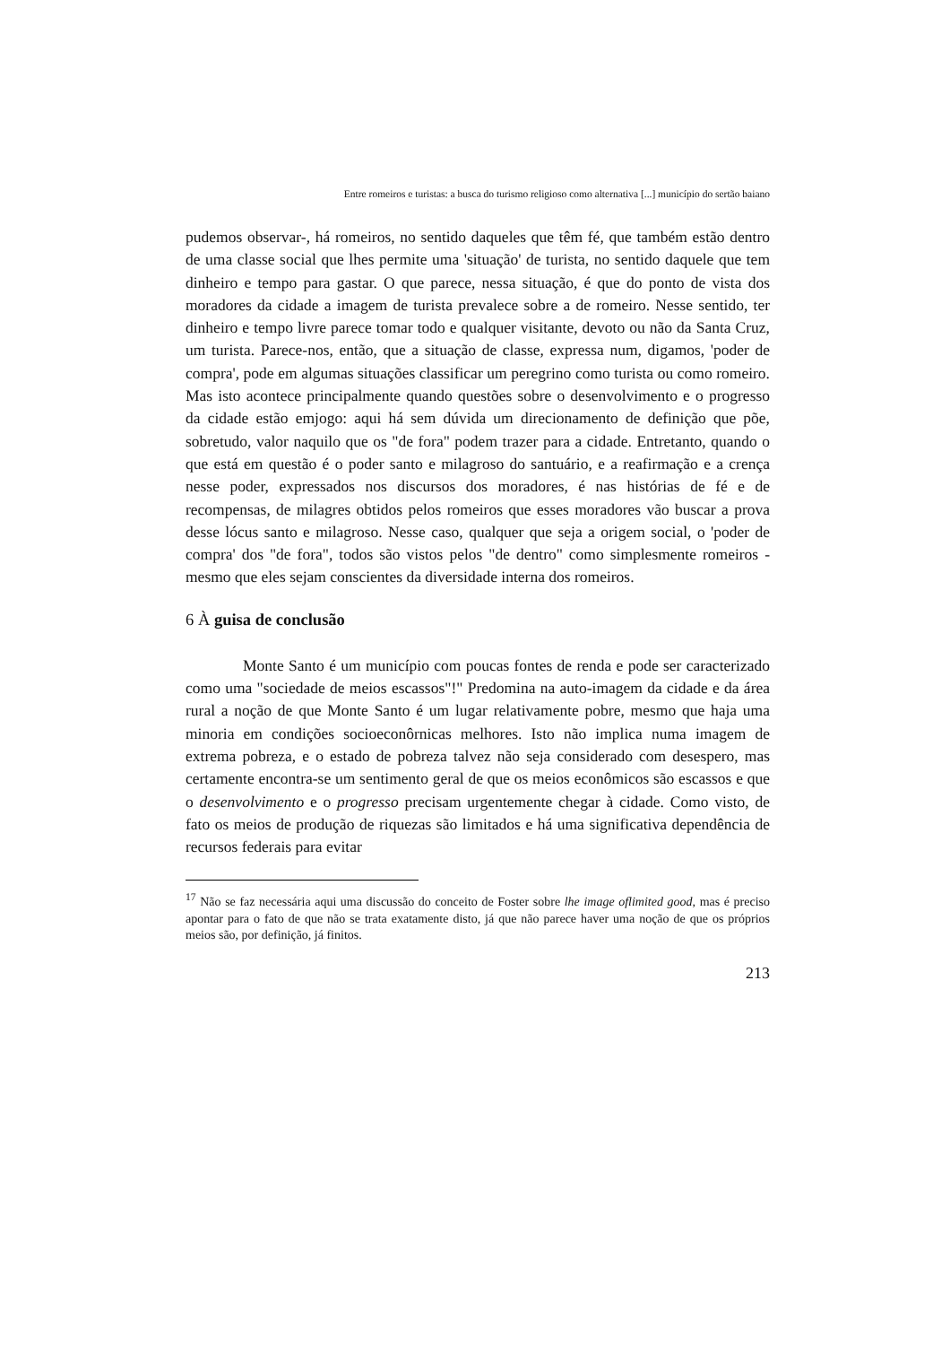Entre romeiros e turistas: a busca do turismo religioso como alternativa [...] município do sertão baiano
pudemos observar-, há romeiros, no sentido daqueles que têm fé, que também estão dentro de uma classe social que lhes permite uma 'situação' de turista, no sentido daquele que tem dinheiro e tempo para gastar. O que parece, nessa situação, é que do ponto de vista dos moradores da cidade a imagem de turista prevalece sobre a de romeiro. Nesse sentido, ter dinheiro e tempo livre parece tomar todo e qualquer visitante, devoto ou não da Santa Cruz, um turista. Parece-nos, então, que a situação de classe, expressa num, digamos, 'poder de compra', pode em algumas situações classificar um peregrino como turista ou como romeiro. Mas isto acontece principalmente quando questões sobre o desenvolvimento e o progresso da cidade estão emjogo: aqui há sem dúvida um direcionamento de definição que põe, sobretudo, valor naquilo que os "de fora" podem trazer para a cidade. Entretanto, quando o que está em questão é o poder santo e milagroso do santuário, e a reafirmação e a crença nesse poder, expressados nos discursos dos moradores, é nas histórias de fé e de recompensas, de milagres obtidos pelos romeiros que esses moradores vão buscar a prova desse lócus santo e milagroso. Nesse caso, qualquer que seja a origem social, o 'poder de compra' dos "de fora", todos são vistos pelos "de dentro" como simplesmente romeiros - mesmo que eles sejam conscientes da diversidade interna dos romeiros.
6 À guisa de conclusão
Monte Santo é um município com poucas fontes de renda e pode ser caracterizado como uma "sociedade de meios escassos"!" Predomina na auto-imagem da cidade e da área rural a noção de que Monte Santo é um lugar relativamente pobre, mesmo que haja uma minoria em condições socioeconôrnicas melhores. Isto não implica numa imagem de extrema pobreza, e o estado de pobreza talvez não seja considerado com desespero, mas certamente encontra-se um sentimento geral de que os meios econômicos são escassos e que o desenvolvimento e o progresso precisam urgentemente chegar à cidade. Como visto, de fato os meios de produção de riquezas são limitados e há uma significativa dependência de recursos federais para evitar
<sup>17</sup> Não se faz necessária aqui uma discussão do conceito de Foster sobre lhe image oflimited good, mas é preciso apontar para o fato de que não se trata exatamente disto, já que não parece haver uma noção de que os próprios meios são, por definição, já finitos.
213